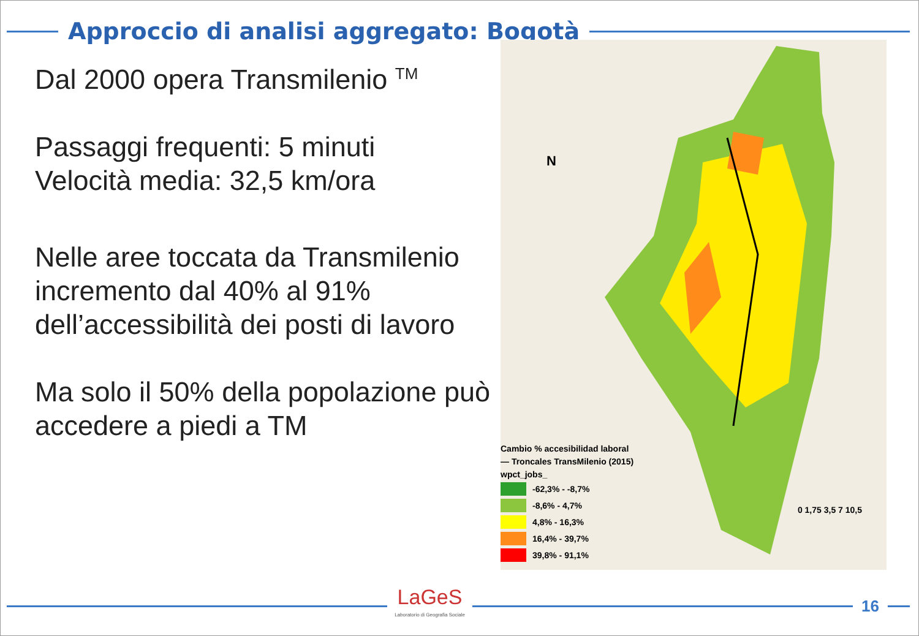Approccio di analisi aggregato: Bogotà
Dal 2000 opera Transmilenio <sup>TM</sup>
Passaggi frequenti: 5 minuti
Velocità media: 32,5 km/ora
Nelle aree toccata da Transmilenio incremento dal 40% al 91% dell’accessibilità dei posti di lavoro
Ma solo il 50% della popolazione può accedere a piedi a TM
N
Cambio % accesibilidad laboral
— Troncales TransMilenio (2015)
wpct_jobs_
-62,3% - -8,7%
-8,6% - 4,7%
4,8% - 16,3%
16,4% - 39,7%
39,8% - 91,1%
0 1,75 3,5 7 10,5
LaGeS
Laboratorio di Geografia Sociale
16